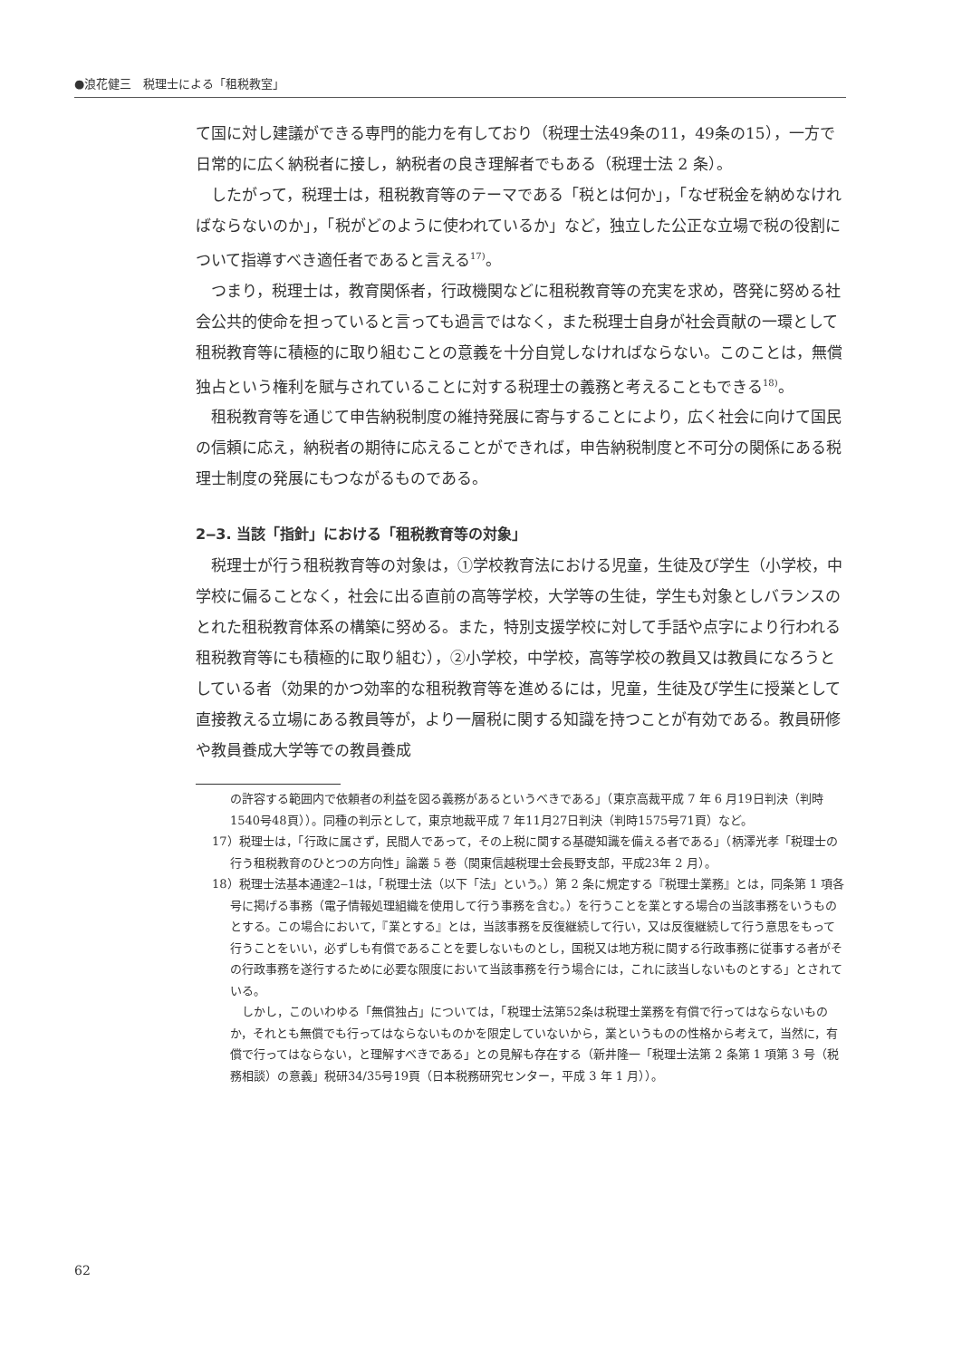●浪花健三　税理士による「租税教室」
て国に対し建議ができる専門的能力を有しており（税理士法49条の11，49条の15），一方で日常的に広く納税者に接し，納税者の良き理解者でもある（税理士法 2 条）。
したがって，税理士は，租税教育等のテーマである「税とは何か」，「なぜ税金を納めなければならないのか」，「税がどのように使われているか」など，独立した公正な立場で税の役割について指導すべき適任者であると言える<sup>17)</sup>。
つまり，税理士は，教育関係者，行政機関などに租税教育等の充実を求め，啓発に努める社会公共的使命を担っていると言っても過言ではなく，また税理士自身が社会貢献の一環として租税教育等に積極的に取り組むことの意義を十分自覚しなければならない。このことは，無償独占という権利を賦与されていることに対する税理士の義務と考えることもできる<sup>18)</sup>。
租税教育等を通じて申告納税制度の維持発展に寄与することにより，広く社会に向けて国民の信頼に応え，納税者の期待に応えることができれば，申告納税制度と不可分の関係にある税理士制度の発展にもつながるものである。
2‒3. 当該「指針」における「租税教育等の対象」
税理士が行う租税教育等の対象は，①学校教育法における児童，生徒及び学生（小学校，中学校に偏ることなく，社会に出る直前の高等学校，大学等の生徒，学生も対象としバランスのとれた租税教育体系の構築に努める。また，特別支援学校に対して手話や点字により行われる租税教育等にも積極的に取り組む），②小学校，中学校，高等学校の教員又は教員になろうとしている者（効果的かつ効率的な租税教育等を進めるには，児童，生徒及び学生に授業として直接教える立場にある教員等が，より一層税に関する知識を持つことが有効である。教員研修や教員養成大学等での教員養成
の許容する範囲内で依頼者の利益を図る義務があるというべきである」（東京高裁平成 7 年 6 月19日判決（判時1540号48頁））。同種の判示として，東京地裁平成 7 年11月27日判決（判時1575号71頁）など。
17）税理士は，「行政に属さず，民間人であって，その上税に関する基礎知識を備える者である」（柄澤光孝「税理士の行う租税教育のひとつの方向性」論叢 5 巻（関東信越税理士会長野支部，平成23年 2 月）。
18）税理士法基本通達2‒1は，「税理士法（以下「法」という。）第 2 条に規定する『税理士業務』とは，同条第 1 項各号に掲げる事務（電子情報処理組織を使用して行う事務を含む。）を行うことを業とする場合の当該事務をいうものとする。この場合において，『業とする』とは，当該事務を反復継続して行い，又は反復継続して行う意思をもって行うことをいい，必ずしも有償であることを要しないものとし，国税又は地方税に関する行政事務に従事する者がその行政事務を遂行するために必要な限度において当該事務を行う場合には，これに該当しないものとする」とされている。
しかし，このいわゆる「無償独占」については，「税理士法第52条は税理士業務を有償で行ってはならないものか，それとも無償でも行ってはならないものかを限定していないから，業というものの性格から考えて，当然に，有償で行ってはならない，と理解すべきである」との見解も存在する（新井隆一「税理士法第 2 条第 1 項第 3 号（税務相談）の意義」税研34/35号19頁（日本税務研究センター，平成 3 年 1 月））。
62